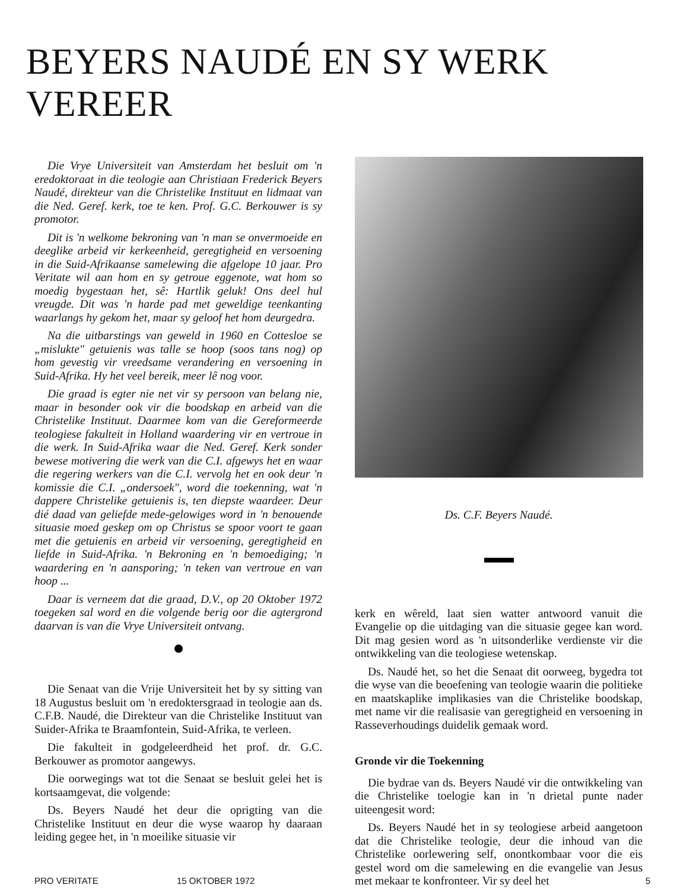BEYERS NAUDÉ EN SY WERK VEREER
Die Vrye Universiteit van Amsterdam het besluit om 'n eredoktoraat in die teologie aan Christiaan Frederick Beyers Naudé, direkteur van die Christelike Instituut en lidmaat van die Ned. Geref. kerk, toe te ken. Prof. G.C. Berkouwer is sy promotor.
Dit is 'n welkome bekroning van 'n man se onvermoeide en deeglike arbeid vir kerkeenheid, geregtigheid en versoening in die Suid-Afrikaanse samelewing die afgelope 10 jaar. Pro Veritate wil aan hom en sy getroue eggenote, wat hom so moedig bygestaan het, sê: Hartlik geluk! Ons deel hul vreugde. Dit was 'n harde pad met geweldige teenkanting waarlangs hy gekom het, maar sy geloof het hom deurgedra.
Na die uitbarstings van geweld in 1960 en Cottesloe se „mislukte" getuienis was talle se hoop (soos tans nog) op hom gevestig vir vreedsame verandering en versoening in Suid-Afrika. Hy het veel bereik, meer lê nog voor.
Die graad is egter nie net vir sy persoon van belang nie, maar in besonder ook vir die boodskap en arbeid van die Christelike Instituut. Daarmee kom van die Gereformeerde teologiese fakulteit in Holland waardering vir en vertroue in die werk. In Suid-Afrika waar die Ned. Geref. Kerk sonder bewese motivering die werk van die C.I. afgewys het en waar die regering werkers van die C.I. vervolg het en ook deur 'n komissie die C.I. „ondersoek", word die toekenning, wat 'n dappere Christelike getuienis is, ten diepste waardeer. Deur dié daad van geliefde mede-gelowiges word in 'n benouende situasie moed geskep om op Christus se spoor voort te gaan met die getuienis en arbeid vir versoening, geregtigheid en liefde in Suid-Afrika. 'n Bekroning en 'n bemoediging; 'n waardering en 'n aansporing; 'n teken van vertroue en van hoop ...
Daar is verneem dat die graad, D.V., op 20 Oktober 1972 toegeken sal word en die volgende berig oor die agtergrond daarvan is van die Vrye Universiteit ontvang.
Die Senaat van die Vrije Universiteit het by sy sitting van 18 Augustus besluit om 'n eredoktersgraad in teologie aan ds. C.F.B. Naudé, die Direkteur van die Christelike Instituut van Suider-Afrika te Braamfontein, Suid-Afrika, te verleen.
Die fakulteit in godgeleerdheid het prof. dr. G.C. Berkouwer as promotor aangewys.
Die oorwegings wat tot die Senaat se besluit gelei het is kortsaamgevat, die volgende:
Ds. Beyers Naudé het deur die oprigting van die Christelike Instituut en deur die wyse waarop hy daaraan leiding gegee het, in 'n moeilike situasie vir
Ds. C.F. Beyers Naudé.
kerk en wêreld, laat sien watter antwoord vanuit die Evangelie op die uitdaging van die situasie gegee kan word. Dit mag gesien word as 'n uitsonderlike verdienste vir die ontwikkeling van die teologiese wetenskap.
Ds. Naudé het, so het die Senaat dit oorweeg, bygedra tot die wyse van die beoefening van teologie waarin die politieke en maatskaplike implikasies van die Christelike boodskap, met name vir die realisasie van geregtigheid en versoening in Rasseverhoudings duidelik gemaak word.
Gronde vir die Toekenning
Die bydrae van ds. Beyers Naudé vir die ontwikkeling van die Christelike toelogie kan in 'n drietal punte nader uiteengesit word:
Ds. Beyers Naudé het in sy teologiese arbeid aangetoon dat die Christelike teologie, deur die inhoud van die Christelike oorlewering self, onontkombaar voor die eis gestel word om die samelewing en die evangelie van Jesus met mekaar te konfronteer. Vir sy deel het
PRO VERITATE 15 OKTOBER 1972 5